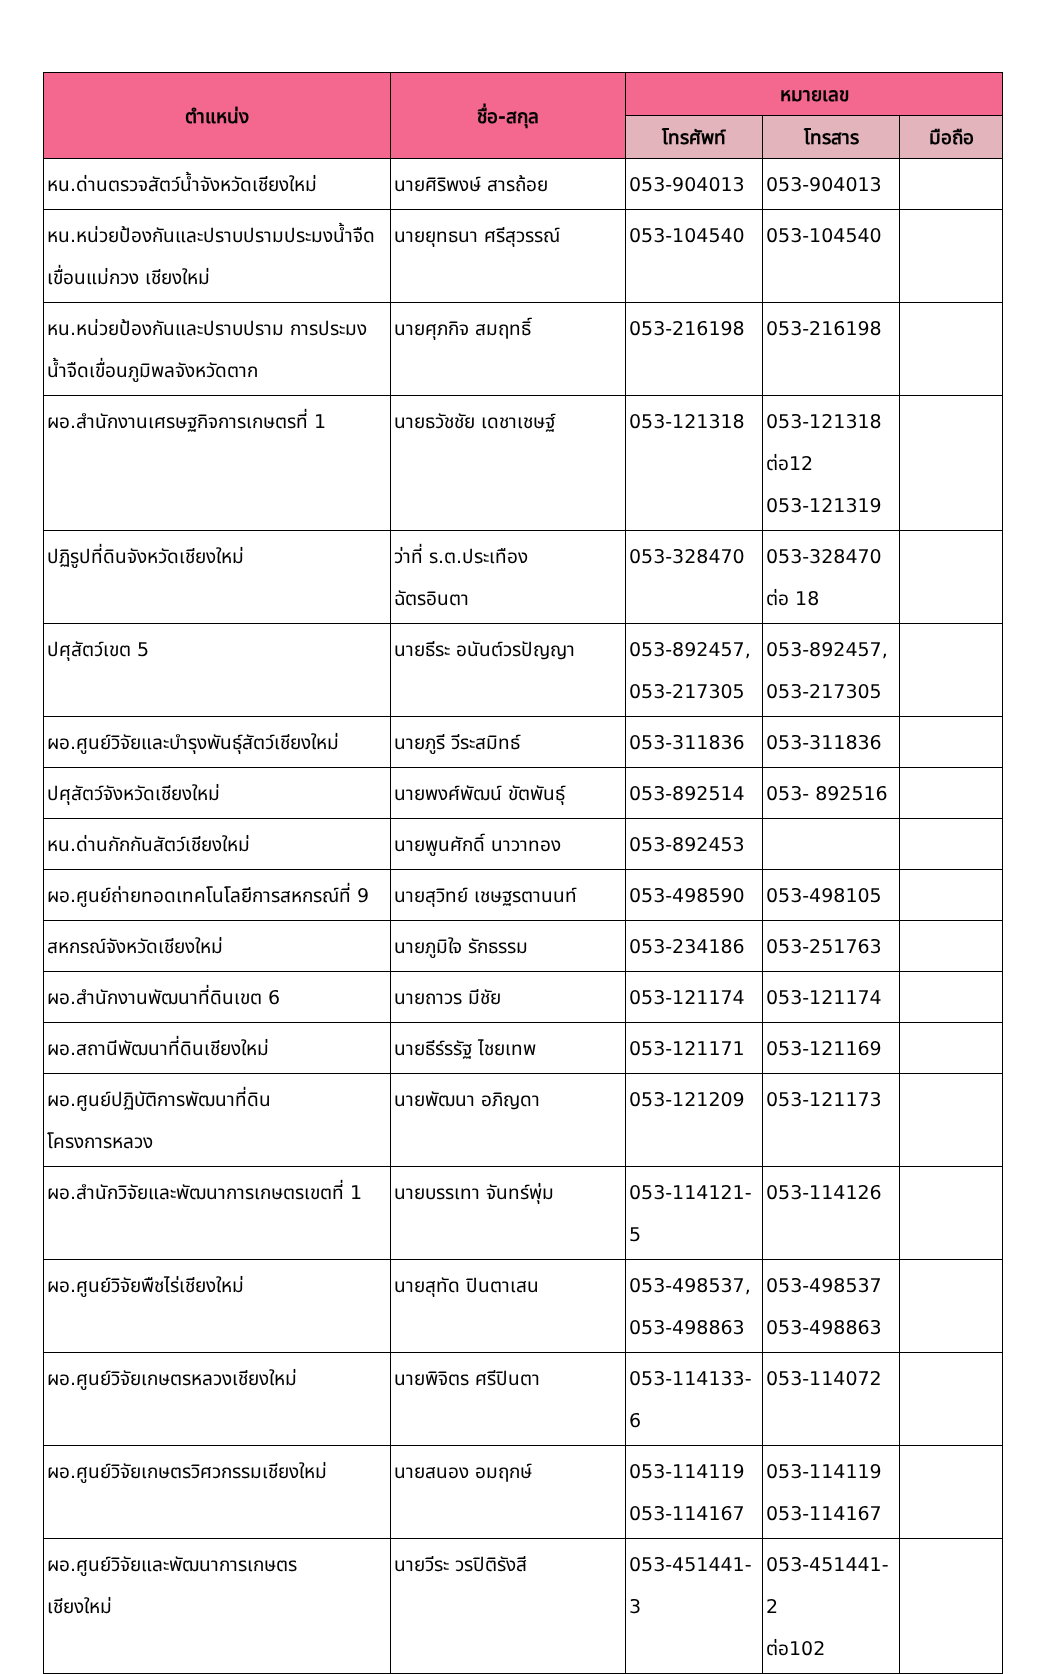| ตำแหน่ง | ชื่อ-สกุล | หมายเลข | | |
| --- | --- | --- | --- | --- |
| | | โทรศัพท์ | โทรสาร | มือถือ |
| หน.ด่านตรวจสัตว์น้ำจังหวัดเชียงใหม่ | นายศิริพงษ์ สารถ้อย | 053-904013 | 053-904013 | |
| หน.หน่วยป้องกันและปราบปรามประมงน้ำจืดเขื่อนแม่กวง เชียงใหม่ | นายยุทธนา ศรีสุวรรณ์ | 053-104540 | 053-104540 | |
| หน.หน่วยป้องกันและปราบปราม การประมงน้ำจืดเขื่อนภูมิพลจังหวัดตาก | นายศุภกิจ สมฤทธิ์ | 053-216198 | 053-216198 | |
| ผอ.สำนักงานเศรษฐกิจการเกษตรที่ 1 | นายธวัชชัย เดชาเชษฐ์ | 053-121318 | 053-121318 ต่อ12 053-121319 | |
| ปฏิรูปที่ดินจังหวัดเชียงใหม่ | ว่าที่ ร.ต.ประเทือง ฉัตรอินตา | 053-328470 | 053-328470 ต่อ 18 | |
| ปศุสัตว์เขต 5 | นายธีระ อนันต์วรปัญญา | 053-892457, 053-217305 | 053-892457, 053-217305 | |
| ผอ.ศูนย์วิจัยและบำรุงพันธุ์สัตว์เชียงใหม่ | นายภูรี วีระสมิทธ์ | 053-311836 | 053-311836 | |
| ปศุสัตว์จังหวัดเชียงใหม่ | นายพงศ์พัฒน์ ขัตพันธุ์ | 053-892514 | 053- 892516 | |
| หน.ด่านกักกันสัตว์เชียงใหม่ | นายพูนศักดิ์ นาวาทอง | 053-892453 | | |
| ผอ.ศูนย์ถ่ายทอดเทคโนโลยีการสหกรณ์ที่ 9 | นายสุวิทย์ เชษฐรตานนท์ | 053-498590 | 053-498105 | |
| สหกรณ์จังหวัดเชียงใหม่ | นายภูมิใจ รักธรรม | 053-234186 | 053-251763 | |
| ผอ.สำนักงานพัฒนาที่ดินเขต 6 | นายถาวร มีชัย | 053-121174 | 053-121174 | |
| ผอ.สถานีพัฒนาที่ดินเชียงใหม่ | นายธีร์รรัฐ ไชยเทพ | 053-121171 | 053-121169 | |
| ผอ.ศูนย์ปฏิบัติการพัฒนาที่ดิน โครงการหลวง | นายพัฒนา อภิญดา | 053-121209 | 053-121173 | |
| ผอ.สำนักวิจัยและพัฒนาการเกษตรเขตที่ 1 | นายบรรเทา จันทร์พุ่ม | 053-114121-5 | 053-114126 | |
| ผอ.ศูนย์วิจัยพืชไร่เชียงใหม่ | นายสุทัด ปินตาเสน | 053-498537, 053-498863 | 053-498537 053-498863 | |
| ผอ.ศูนย์วิจัยเกษตรหลวงเชียงใหม่ | นายพิจิตร ศรีปินตา | 053-114133-6 | 053-114072 | |
| ผอ.ศูนย์วิจัยเกษตรวิศวกรรมเชียงใหม่ | นายสนอง อมฤกษ์ | 053-114119 053-114167 | 053-114119 053-114167 | |
| ผอ.ศูนย์วิจัยและพัฒนาการเกษตร เชียงใหม่ | นายวีระ วรปิติรังสี | 053-451441-3 | 053-451441-2 ต่อ102 | |